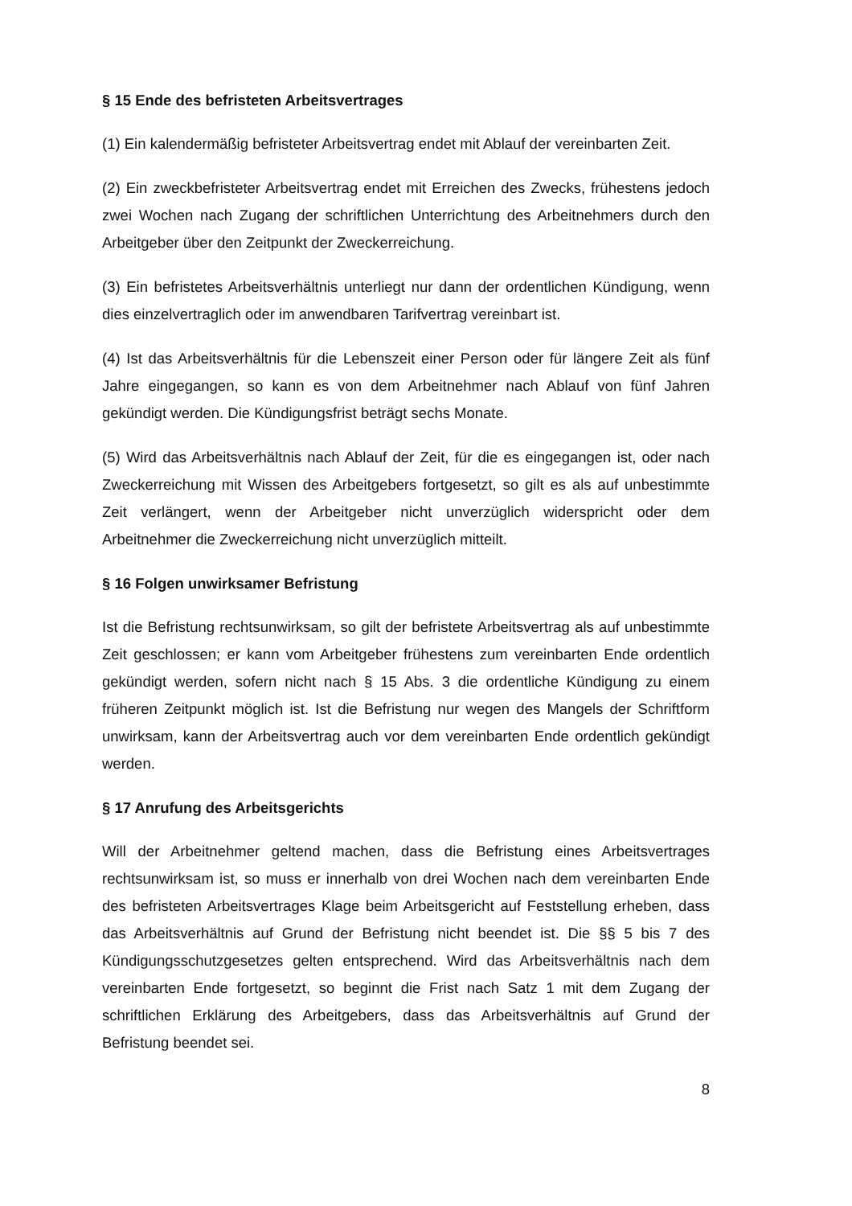§ 15 Ende des befristeten Arbeitsvertrages
(1) Ein kalendermäßig befristeter Arbeitsvertrag endet mit Ablauf der vereinbarten Zeit.
(2) Ein zweckbefristeter Arbeitsvertrag endet mit Erreichen des Zwecks, frühestens jedoch zwei Wochen nach Zugang der schriftlichen Unterrichtung des Arbeitnehmers durch den Arbeitgeber über den Zeitpunkt der Zweckerreichung.
(3) Ein befristetes Arbeitsverhältnis unterliegt nur dann der ordentlichen Kündigung, wenn dies einzelvertraglich oder im anwendbaren Tarifvertrag vereinbart ist.
(4) Ist das Arbeitsverhältnis für die Lebenszeit einer Person oder für längere Zeit als fünf Jahre eingegangen, so kann es von dem Arbeitnehmer nach Ablauf von fünf Jahren gekündigt werden. Die Kündigungsfrist beträgt sechs Monate.
(5) Wird das Arbeitsverhältnis nach Ablauf der Zeit, für die es eingegangen ist, oder nach Zweckerreichung mit Wissen des Arbeitgebers fortgesetzt, so gilt es als auf unbestimmte Zeit verlängert, wenn der Arbeitgeber nicht unverzüglich widerspricht oder dem Arbeitnehmer die Zweckerreichung nicht unverzüglich mitteilt.
§ 16 Folgen unwirksamer Befristung
Ist die Befristung rechtsunwirksam, so gilt der befristete Arbeitsvertrag als auf unbestimmte Zeit geschlossen; er kann vom Arbeitgeber frühestens zum vereinbarten Ende ordentlich gekündigt werden, sofern nicht nach § 15 Abs. 3 die ordentliche Kündigung zu einem früheren Zeitpunkt möglich ist. Ist die Befristung nur wegen des Mangels der Schriftform unwirksam, kann der Arbeitsvertrag auch vor dem vereinbarten Ende ordentlich gekündigt werden.
§ 17 Anrufung des Arbeitsgerichts
Will der Arbeitnehmer geltend machen, dass die Befristung eines Arbeitsvertrages rechtsunwirksam ist, so muss er innerhalb von drei Wochen nach dem vereinbarten Ende des befristeten Arbeitsvertrages Klage beim Arbeitsgericht auf Feststellung erheben, dass das Arbeitsverhältnis auf Grund der Befristung nicht beendet ist. Die §§ 5 bis 7 des Kündigungsschutzgesetzes gelten entsprechend. Wird das Arbeitsverhältnis nach dem vereinbarten Ende fortgesetzt, so beginnt die Frist nach Satz 1 mit dem Zugang der schriftlichen Erklärung des Arbeitgebers, dass das Arbeitsverhältnis auf Grund der Befristung beendet sei.
8